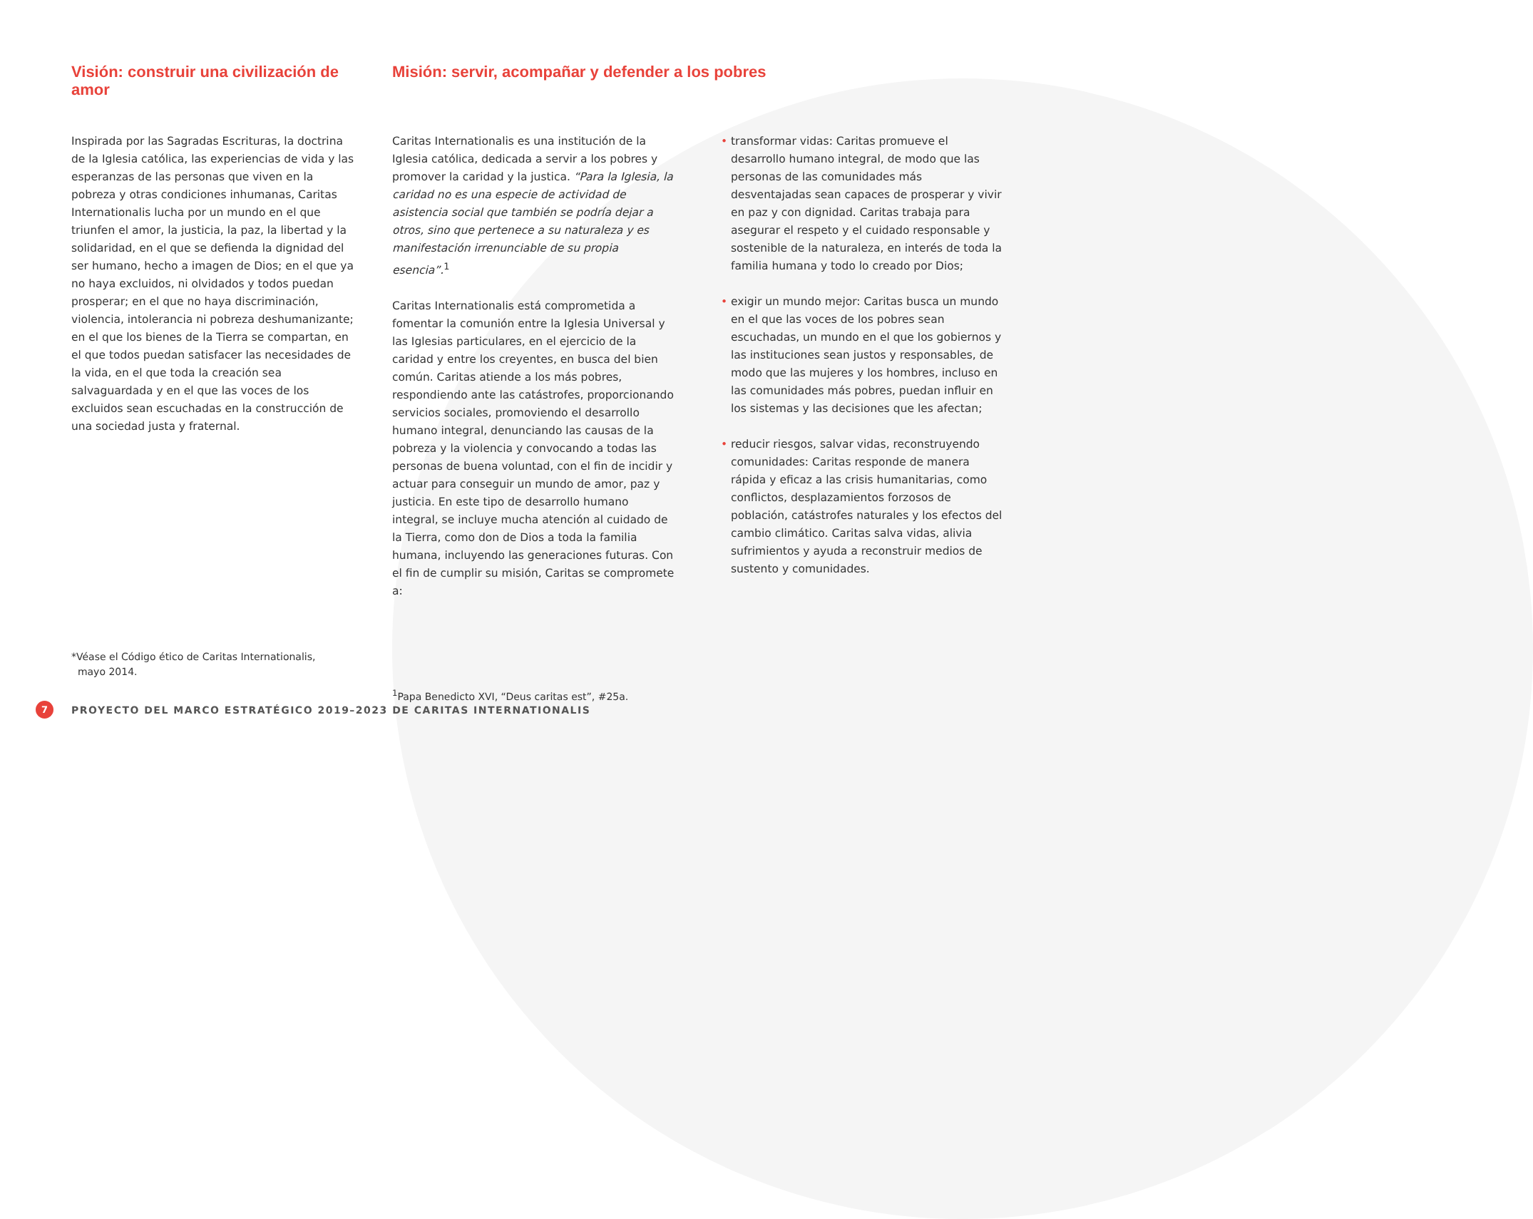Visión: construir una civilización de amor
Inspirada por las Sagradas Escrituras, la doctrina de la Iglesia católica, las experiencias de vida y las esperanzas de las personas que viven en la pobreza y otras condiciones inhumanas, Caritas Internationalis lucha por un mundo en el que triunfen el amor, la justicia, la paz, la libertad y la solidaridad, en el que se defienda la dignidad del ser humano, hecho a imagen de Dios; en el que ya no haya excluidos, ni olvidados y todos puedan prosperar; en el que no haya discriminación, violencia, intolerancia ni pobreza deshumanizante; en el que los bienes de la Tierra se compartan, en el que todos puedan satisfacer las necesidades de la vida, en el que toda la creación sea salvaguardada y en el que las voces de los excluidos sean escuchadas en la construcción de una sociedad justa y fraternal.
*Véase el Código ético de Caritas Internationalis,
mayo 2014.
Misión: servir, acompañar y defender a los pobres
Caritas Internationalis es una institución de la Iglesia católica, dedicada a servir a los pobres y promover la caridad y la justica. “Para la Iglesia, la caridad no es una especie de actividad de asistencia social que también se podría dejar a otros, sino que pertenece a su naturaleza y es manifestación irrenunciable de su propia esencia”.<sup>1</sup>
Caritas Internationalis está comprometida a fomentar la comunión entre la Iglesia Universal y las Iglesias particulares, en el ejercicio de la caridad y entre los creyentes, en busca del bien común. Caritas atiende a los más pobres, respondiendo ante las catástrofes, proporcionando servicios sociales, promoviendo el desarrollo humano integral, denunciando las causas de la pobreza y la violencia y convocando a todas las personas de buena voluntad, con el fin de incidir y actuar para conseguir un mundo de amor, paz y justicia. En este tipo de desarrollo humano integral, se incluye mucha atención al cuidado de la Tierra, como don de Dios a toda la familia humana, incluyendo las generaciones futuras. Con el fin de cumplir su misión, Caritas se compromete a:
<sup>1</sup> Papa Benedicto XVI, “Deus caritas est”, #25a.
• transformar vidas: Caritas promueve el desarrollo humano integral, de modo que las personas de las comunidades más desventajadas sean capaces de prosperar y vivir en paz y con dignidad. Caritas trabaja para asegurar el respeto y el cuidado responsable y sostenible de la naturaleza, en interés de toda la familia humana y todo lo creado por Dios;
• exigir un mundo mejor: Caritas busca un mundo en el que las voces de los pobres sean escuchadas, un mundo en el que los gobiernos y las instituciones sean justos y responsables, de modo que las mujeres y los hombres, incluso en las comunidades más pobres, puedan influir en los sistemas y las decisiones que les afectan;
• reducir riesgos, salvar vidas, reconstruyendo comunidades: Caritas responde de manera rápida y eficaz a las crisis humanitarias, como conflictos, desplazamientos forzosos de población, catástrofes naturales y los efectos del cambio climático. Caritas salva vidas, alivia sufrimientos y ayuda a reconstruir medios de sustento y comunidades.
7
PROYECTO DEL MARCO ESTRATÉGICO 2019–2023 DE CARITAS INTERNATIONALIS